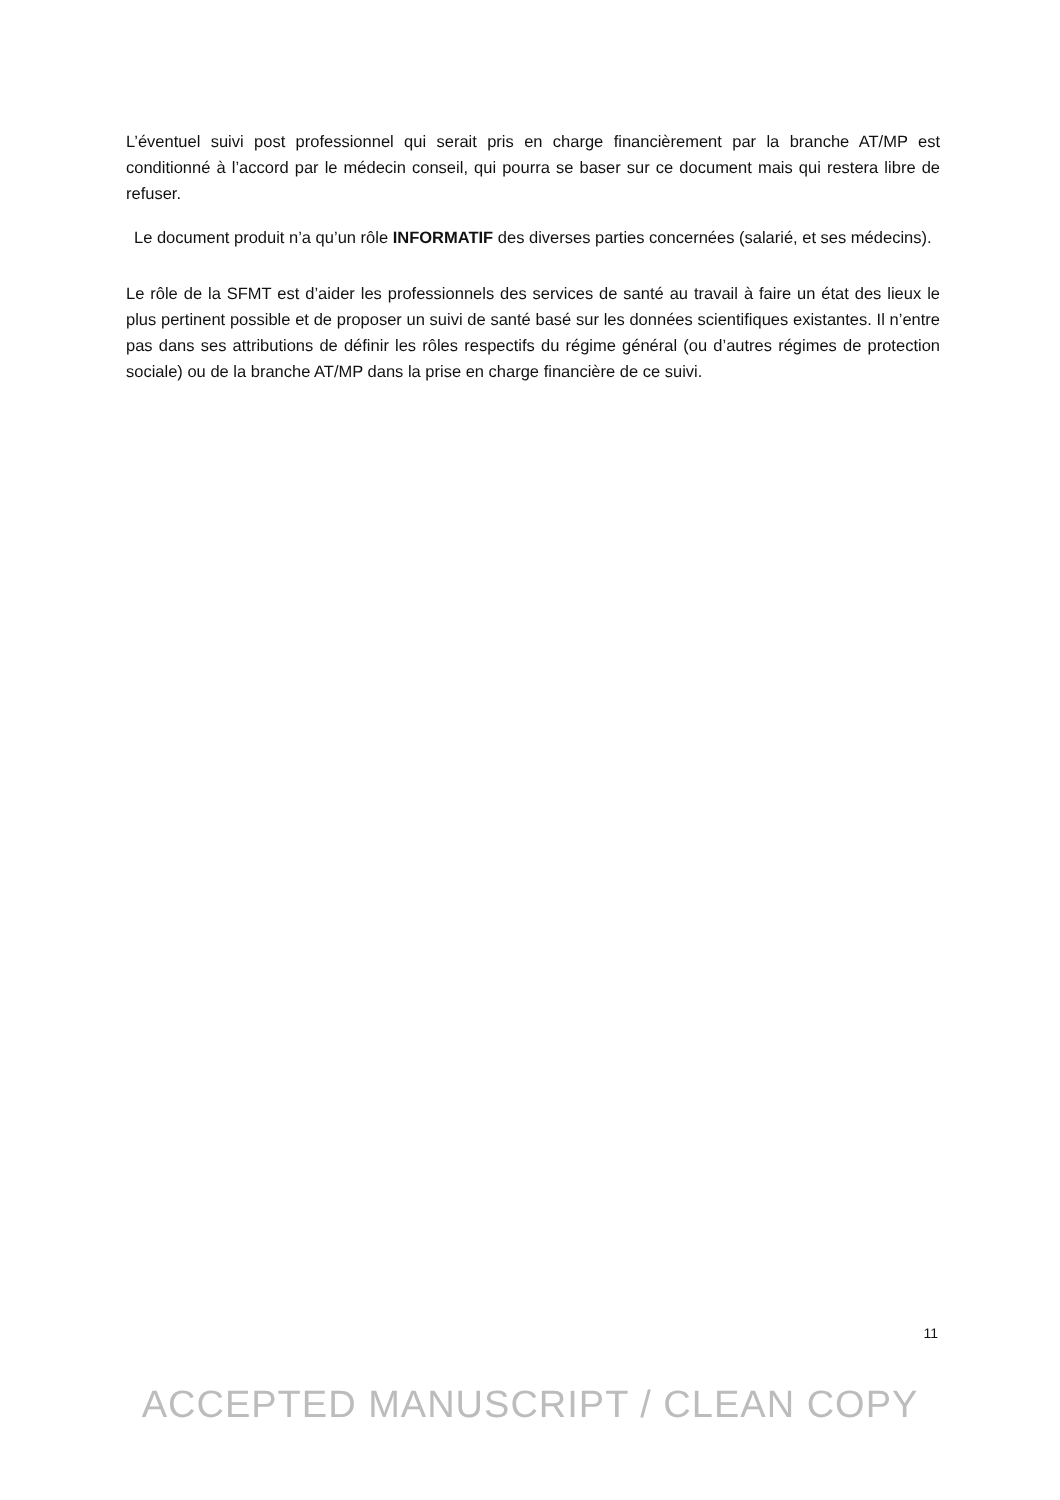L’éventuel suivi post professionnel qui serait pris en charge financièrement par la branche AT/MP est conditionné à l’accord par le médecin conseil, qui pourra se baser sur ce document mais qui restera libre de refuser.
Le document produit n’a qu’un rôle INFORMATIF des diverses parties concernées (salarié, et ses médecins).
Le rôle de la SFMT est d’aider les professionnels des services de santé au travail à faire un état des lieux le plus pertinent possible et de proposer un suivi de santé basé sur les données scientifiques existantes. Il n’entre pas dans ses attributions de définir les rôles respectifs du régime général (ou d’autres régimes de protection sociale) ou de la branche AT/MP dans la prise en charge financière de ce suivi.
11
ACCEPTED MANUSCRIPT / CLEAN COPY